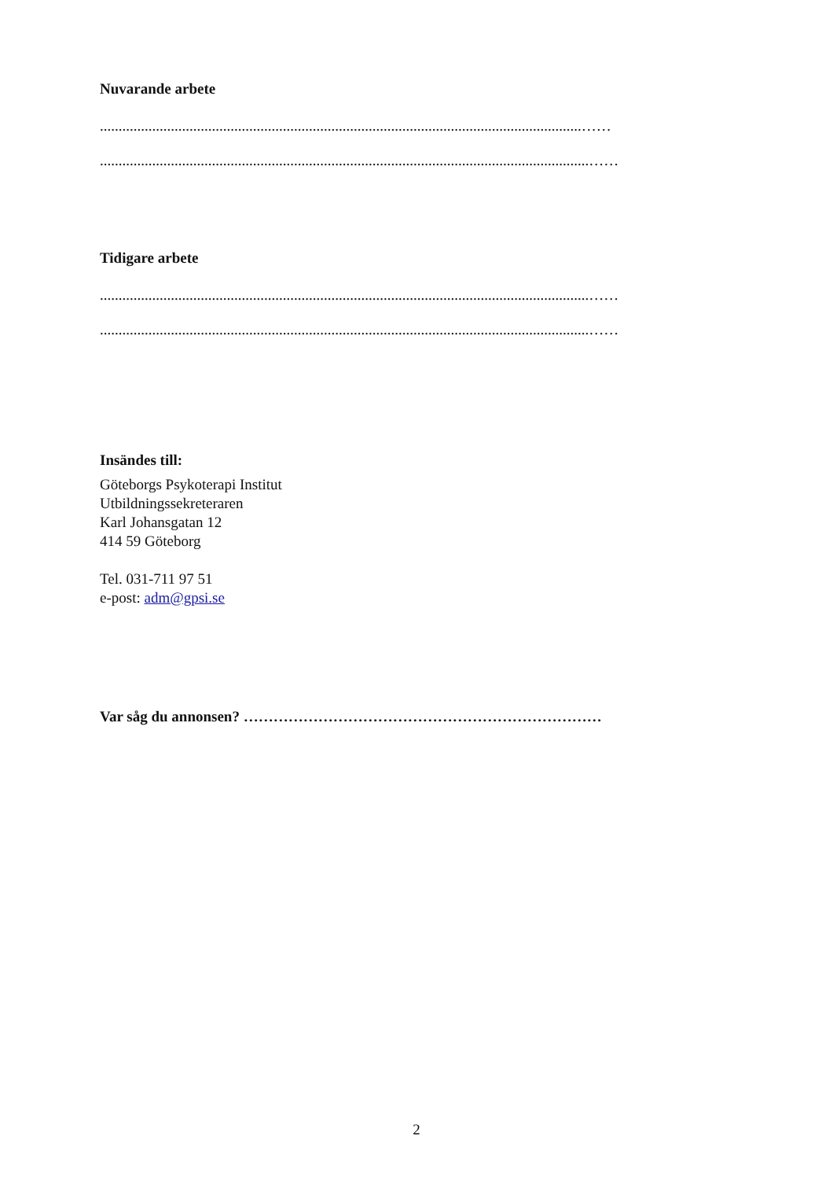Nuvarande arbete
.................................................................................................................................……
...................................................................................................................................……
Tidigare arbete
...................................................................................................................................……
...................................................................................................................................……
Insändes till:
Göteborgs Psykoterapi Institut
Utbildningssekreteraren
Karl Johansgatan 12
414 59 Göteborg
Tel. 031-711 97 51
e-post: adm@gpsi.se
Var såg du annonsen? ………………………………………………………………
2